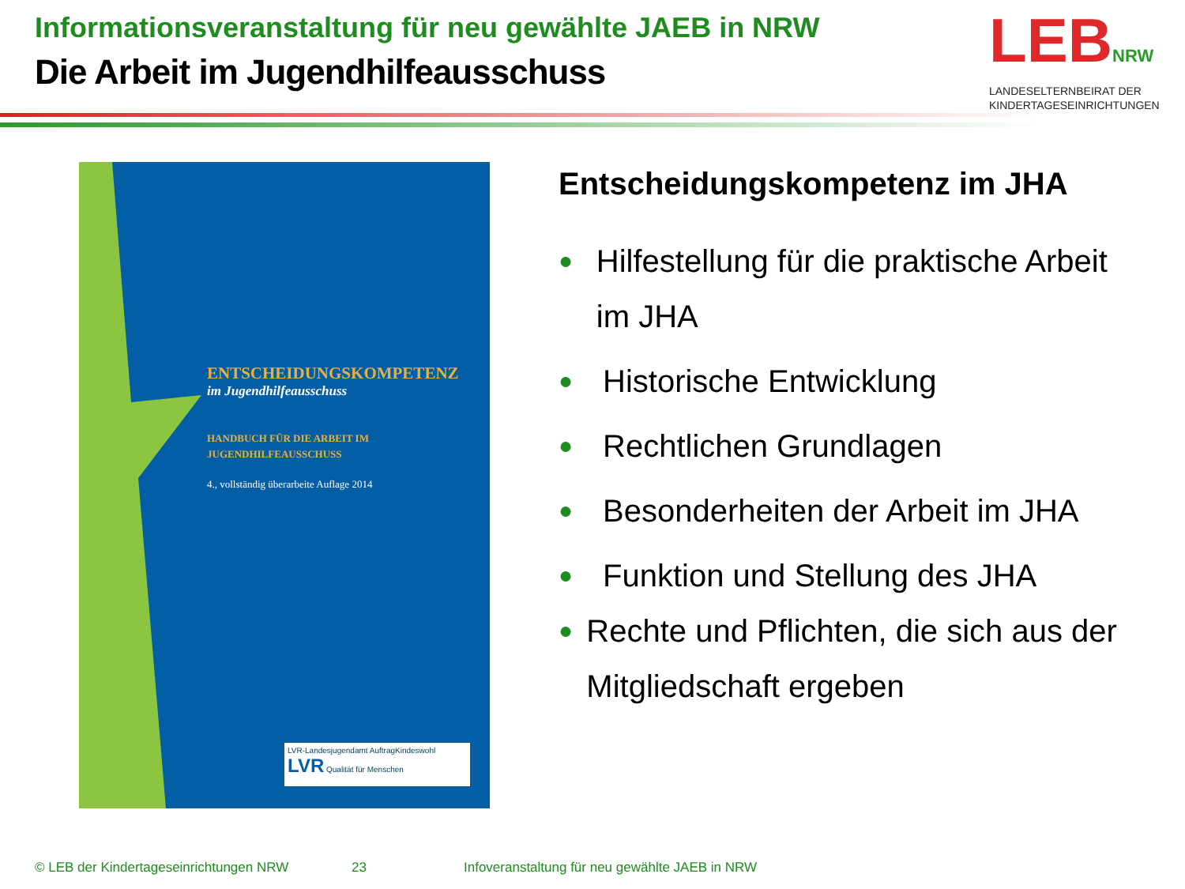Informationsveranstaltung für neu gewählte JAEB in NRW
Die Arbeit im Jugendhilfeausschuss
LEBNRW
LANDESELTERNBEIRAT DER
KINDERTAGESEINRICHTUNGEN
ENTSCHEIDUNGSKOMPETENZ
im Jugendhilfeausschuss
HANDBUCH FÜR DIE ARBEIT IM
JUGENDHILFEAUSSCHUSS
4., vollständig überarbeite Auflage 2014
LVR-Landesjugendamt AuftragKindeswohl LVR Qualität für Menschen
Entscheidungskompetenz im JHA
● Hilfestellung für die praktische Arbeit im JHA
● Historische Entwicklung
● Rechtlichen Grundlagen
● Besonderheiten der Arbeit im JHA
● Funktion und Stellung des JHA
● Rechte und Pflichten, die sich aus der Mitgliedschaft ergeben
© LEB der Kindertageseinrichtungen NRW
23
Infoveranstaltung für neu gewählte JAEB in NRW